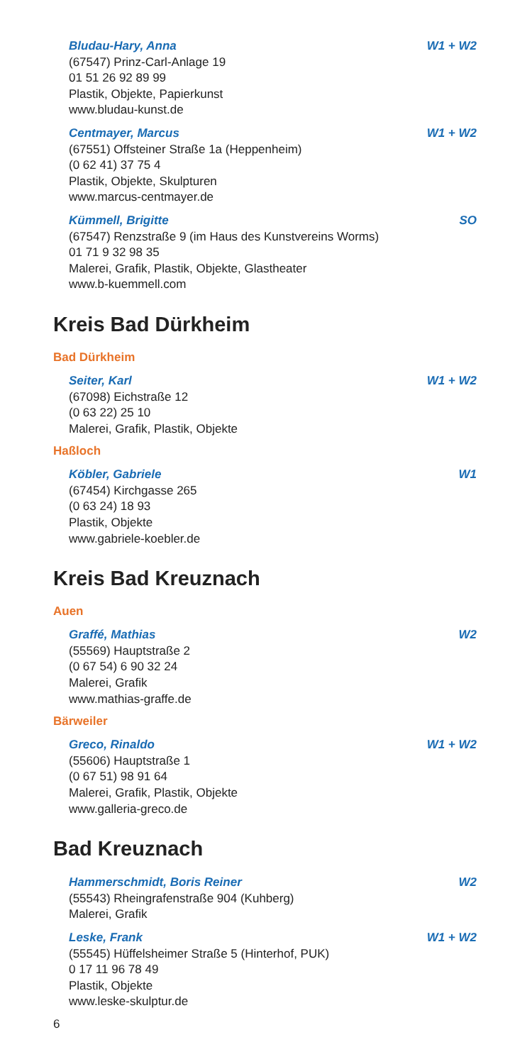Bludau-Hary, Anna W1 + W2
(67547) Prinz-Carl-Anlage 19
01 51 26 92 89 99
Plastik, Objekte, Papierkunst
www.bludau-kunst.de
Centmayer, Marcus W1 + W2
(67551) Offsteiner Straße 1a (Heppenheim)
(0 62 41) 37 75 4
Plastik, Objekte, Skulpturen
www.marcus-centmayer.de
Kümmell, Brigitte SO
(67547) Renzstraße 9 (im Haus des Kunstvereins Worms)
01 71 9 32 98 35
Malerei, Grafik, Plastik, Objekte, Glastheater
www.b-kuemmell.com
Kreis Bad Dürkheim
Bad Dürkheim
Seiter, Karl W1 + W2
(67098) Eichstraße 12
(0 63 22) 25 10
Malerei, Grafik, Plastik, Objekte
Haßloch
Köbler, Gabriele W1
(67454) Kirchgasse 265
(0 63 24) 18 93
Plastik, Objekte
www.gabriele-koebler.de
Kreis Bad Kreuznach
Auen
Graffé, Mathias W2
(55569) Hauptstraße 2
(0 67 54) 6 90 32 24
Malerei, Grafik
www.mathias-graffe.de
Bärweiler
Greco, Rinaldo W1 + W2
(55606) Hauptstraße 1
(0 67 51) 98 91 64
Malerei, Grafik, Plastik, Objekte
www.galleria-greco.de
Bad Kreuznach
Hammerschmidt, Boris Reiner W2
(55543) Rheingrafenstraße 904 (Kuhberg)
Malerei, Grafik
Leske, Frank W1 + W2
(55545) Hüffelsheimer Straße 5 (Hinterhof, PUK)
0 17 11 96 78 49
Plastik, Objekte
www.leske-skulptur.de
6